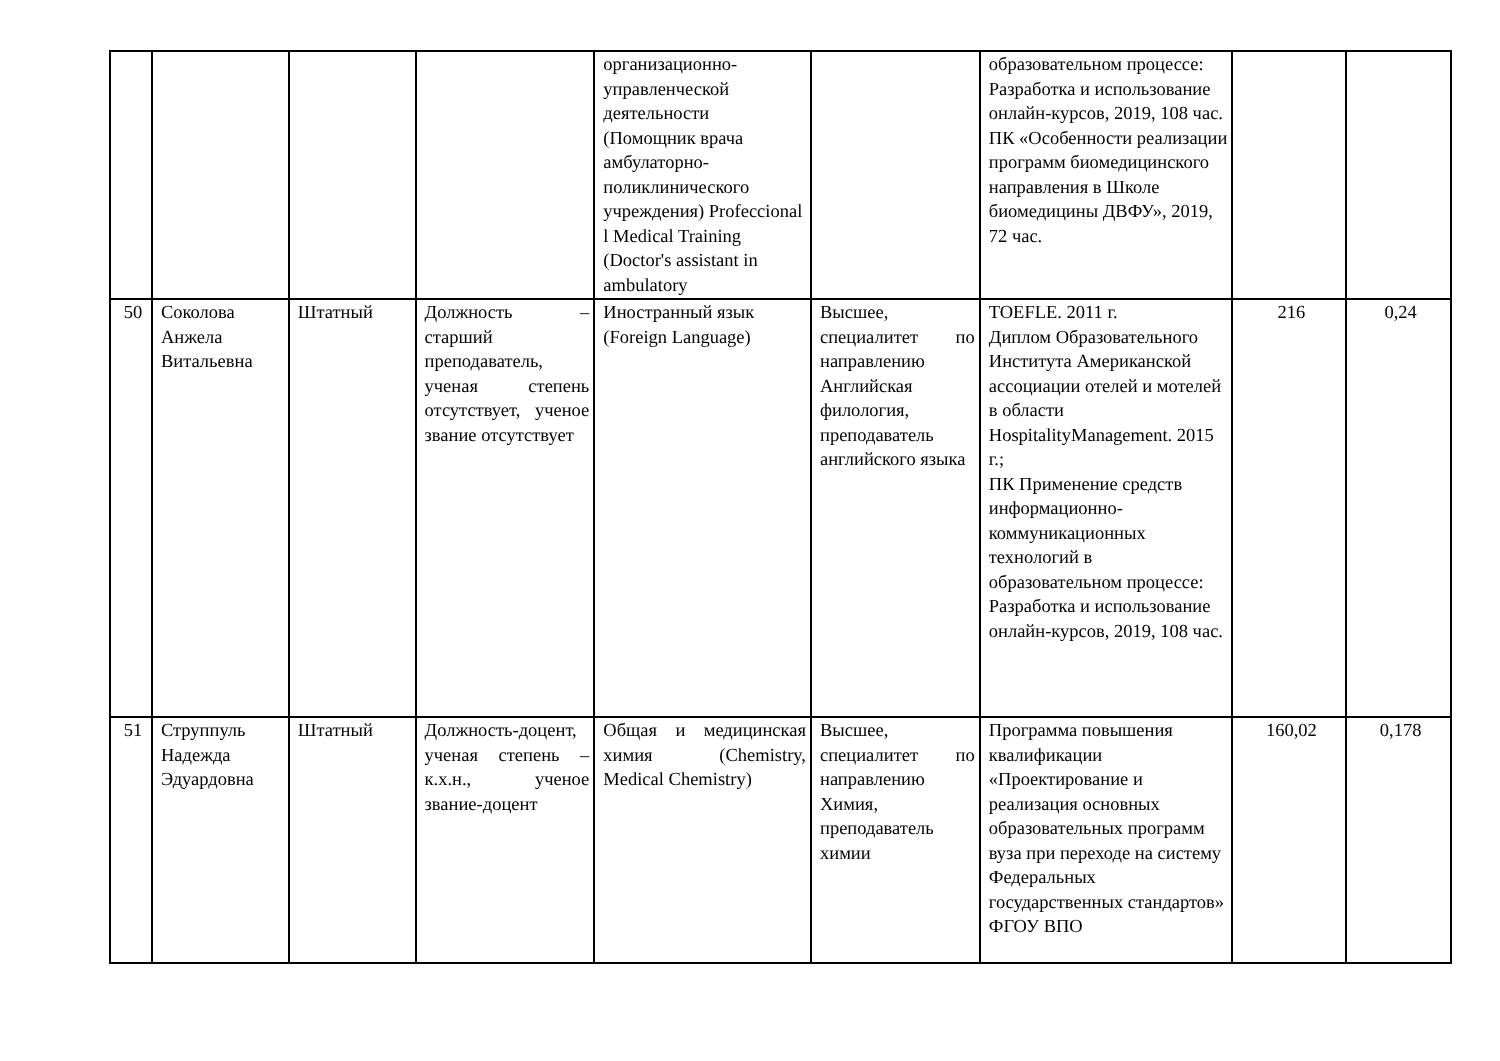| | | | | организационно-управленческой деятельности (Помощник врача амбулаторно-поликлинического учреждения) Profeccional l Medical Training (Doctor's assistant in ambulatory | | образовательном процессе: Разработка и использование онлайн-курсов, 2019, 108 час. ПК «Особенности реализации программ биомедицинского направления в Школе биомедицины ДВФУ», 2019, 72 час. | | |
| 50 | Соколова Анжела Витальевна | Штатный | Должность – старший преподаватель, ученая степень отсутствует, ученое звание отсутствует | Иностранный язык (Foreign Language) | Высшее, специалитет по направлению Английская филология, преподаватель английского языка | TOEFLE. 2011 г. Диплом Образовательного Института Американской ассоциации отелей и мотелей в области HospitalityManagement. 2015 г.; ПК Применение средств информационно-коммуникационных технологий в образовательном процессе: Разработка и использование онлайн-курсов, 2019, 108 час. | 216 | 0,24 |
| 51 | Струппуль Надежда Эдуардовна | Штатный | Должность-доцент, ученая степень – к.х.н., ученое звание-доцент | Общая и медицинская химия (Chemistry, Medical Chemistry) | Высшее, специалитет по направлению Химия, преподаватель химии | Программа повышения квалификации «Проектирование и реализация основных образовательных программ вуза при переходе на систему Федеральных государственных стандартов» ФГОУ ВПО | 160,02 | 0,178 |